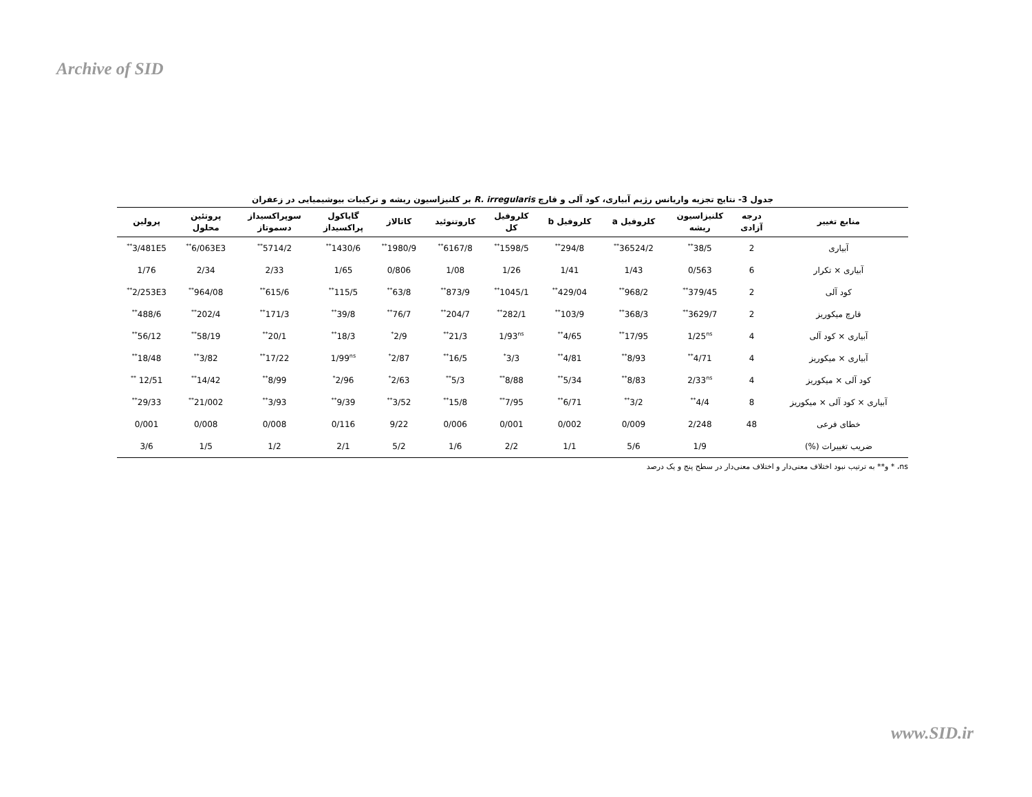Archive of SID
جدول 3- نتایج تجزیه واریانس رژیم آبیاری، کود آلی و قارچ R. irregularis بر کلنیزاسیون ریشه و ترکیبات بیوشیمیایی در زعفران
| منابع تغییر | درجه آزادی | کلنیزاسیون ریشه | کلروفیل a | کلروفیل b | کلروفیل کل | کاروتنوئید | کاتالاز | گایاکول پراکسیداز | سوپراکسیداز دسموتاز | پروتئین محلول | پرولین |
| --- | --- | --- | --- | --- | --- | --- | --- | --- | --- | --- | --- |
| آبیاری | 2 | 38/5<sup>**</sup> | 36524/2<sup>**</sup> | 294/8<sup>**</sup> | 1598/5<sup>**</sup> | 6167/8<sup>**</sup> | 1980/9<sup>**</sup> | 1430/6<sup>**</sup> | 5714/2<sup>**</sup> | 6/063E3<sup>**</sup> | 3/481E5<sup>**</sup> |
| آبیاری × تکرار | 6 | 0/563 | 1/43 | 1/41 | 1/26 | 1/08 | 0/806 | 1/65 | 2/33 | 2/34 | 1/76 |
| کود آلی | 2 | 379/45<sup>**</sup> | 968/2<sup>**</sup> | 429/04<sup>**</sup> | 1045/1<sup>**</sup> | 873/9<sup>**</sup> | 63/8<sup>**</sup> | 115/5<sup>**</sup> | 615/6<sup>**</sup> | 964/08<sup>**</sup> | 2/253E3<sup>**</sup> |
| قارچ میکوریز | 2 | 3629/7<sup>**</sup> | 368/3<sup>**</sup> | 103/9<sup>**</sup> | 282/1<sup>**</sup> | 204/7<sup>**</sup> | 76/7<sup>**</sup> | 39/8<sup>**</sup> | 171/3<sup>**</sup> | 202/4<sup>**</sup> | 488/6<sup>**</sup> |
| آبیاری × کود آلی | 4 | 1/25<sup>ns</sup> | 17/95<sup>**</sup> | 4/65<sup>**</sup> | 1/93<sup>ns</sup> | 21/3<sup>**</sup> | 2/9<sup>*</sup> | 18/3<sup>**</sup> | 20/1<sup>**</sup> | 58/19<sup>**</sup> | 56/12<sup>**</sup> |
| آبیاری × میکوریز | 4 | 4/71<sup>**</sup> | 8/93<sup>**</sup> | 4/81<sup>**</sup> | 3/3<sup>*</sup> | 16/5<sup>**</sup> | 2/87<sup>*</sup> | 1/99<sup>ns</sup> | 17/22<sup>**</sup> | 3/82<sup>**</sup> | 18/48<sup>**</sup> |
| کود آلی × میکوریز | 4 | 2/33<sup>ns</sup> | 8/83<sup>**</sup> | 5/34<sup>**</sup> | 8/88<sup>**</sup> | 5/3<sup>**</sup> | 2/63<sup>*</sup> | 2/96<sup>*</sup> | 8/99<sup>**</sup> | 14/42<sup>**</sup> | 12/51 <sup>**</sup> |
| آبیاری × کود آلی × میکوریز | 8 | 4/4<sup>**</sup> | 3/2<sup>**</sup> | 6/71<sup>**</sup> | 7/95<sup>**</sup> | 15/8<sup>**</sup> | 3/52<sup>**</sup> | 9/39<sup>**</sup> | 3/93<sup>**</sup> | 21/002<sup>**</sup> | 29/33<sup>**</sup> |
| خطای فرعی | 48 | 2/248 | 0/009 | 0/002 | 0/001 | 0/006 | 9/22 | 0/116 | 0/008 | 0/008 | 0/001 |
| ضریب تغییرات (%) | | 1/9 | 5/6 | 1/1 | 2/2 | 1/6 | 5/2 | 2/1 | 1/2 | 1/5 | 3/6 |
ns، * و** به ترتیب نبود اختلاف معنی‌دار و اختلاف معنی‌دار در سطح پنج و یک درصد
www.SID.ir